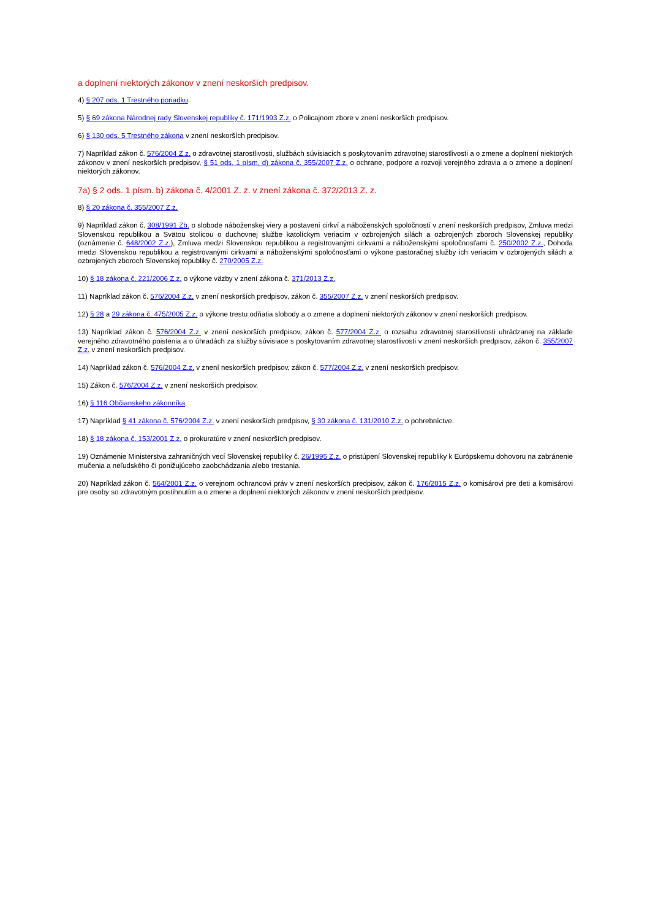a doplnení niektorých zákonov v znení neskorších predpisov.
4) § 207 ods. 1 Trestného poriadku.
5) § 69 zákona Národnej rady Slovenskej republiky č. 171/1993 Z.z. o Policajnom zbore v znení neskorších predpisov.
6) § 130 ods. 5 Trestného zákona v znení neskorších predpisov.
7) Napríklad zákon č. 576/2004 Z.z. o zdravotnej starostlivosti, službách súvisiacich s poskytovaním zdravotnej starostlivosti a o zmene a doplnení niektorých zákonov v znení neskorších predpisov, § 51 ods. 1 písm. d) zákona č. 355/2007 Z.z. o ochrane, podpore a rozvoji verejného zdravia a o zmene a doplnení niektorých zákonov.
7a) § 2 ods. 1 písm. b) zákona č. 4/2001 Z. z. v znení zákona č. 372/2013 Z. z.
8) § 20 zákona č. 355/2007 Z.z.
9) Napríklad zákon č. 308/1991 Zb. o slobode náboženskej viery a postavení cirkví a náboženských spoločností v znení neskorších predpisov, Zmluva medzi Slovenskou republikou a Svätou stolicou o duchovnej službe katolíckym veriacim v ozbrojených silách a ozbrojených zboroch Slovenskej republiky (oznámenie č. 648/2002 Z.z.), Zmluva medzi Slovenskou republikou a registrovanými cirkvami a náboženskými spoločnosťami č. 250/2002 Z.z., Dohoda medzi Slovenskou republikou a registrovanými cirkvami a náboženskými spoločnosťami o výkone pastoračnej služby ich veriacim v ozbrojených silách a ozbrojených zboroch Slovenskej republiky č. 270/2005 Z.z.
10) § 18 zákona č. 221/2006 Z.z. o výkone väzby v znení zákona č. 371/2013 Z.z.
11) Napríklad zákon č. 576/2004 Z.z. v znení neskorších predpisov, zákon č. 355/2007 Z.z. v znení neskorších predpisov.
12) § 28 a 29 zákona č. 475/2005 Z.z. o výkone trestu odňatia slobody a o zmene a doplnení niektorých zákonov v znení neskorších predpisov.
13) Napríklad zákon č. 576/2004 Z.z. v znení neskorších predpisov, zákon č. 577/2004 Z.z. o rozsahu zdravotnej starostlivosti uhrádzanej na základe verejného zdravotného poistenia a o úhradách za služby súvisiace s poskytovaním zdravotnej starostlivosti v znení neskorších predpisov, zákon č. 355/2007 Z.z. v znení neskorších predpisov.
14) Napríklad zákon č. 576/2004 Z.z. v znení neskorších predpisov, zákon č. 577/2004 Z.z. v znení neskorších predpisov.
15) Zákon č. 576/2004 Z.z. v znení neskorších predpisov.
16) § 116 Občianskeho zákonníka.
17) Napríklad § 41 zákona č. 576/2004 Z.z. v znení neskorších predpisov, § 30 zákona č. 131/2010 Z.z. o pohrebníctve.
18) § 18 zákona č. 153/2001 Z.z. o prokuratúre v znení neskorších predpisov.
19) Oznámenie Ministerstva zahraničných vecí Slovenskej republiky č. 26/1995 Z.z. o pristúpení Slovenskej republiky k Európskemu dohovoru na zabránenie mučenia a neľudského či ponižujúceho zaobchádzania alebo trestania.
20) Napríklad zákon č. 564/2001 Z.z. o verejnom ochrancovi práv v znení neskorších predpisov, zákon č. 176/2015 Z.z. o komisárovi pre deti a komisárovi pre osoby so zdravotným postihnutím a o zmene a doplnení niektorých zákonov v znení neskorších predpisov.